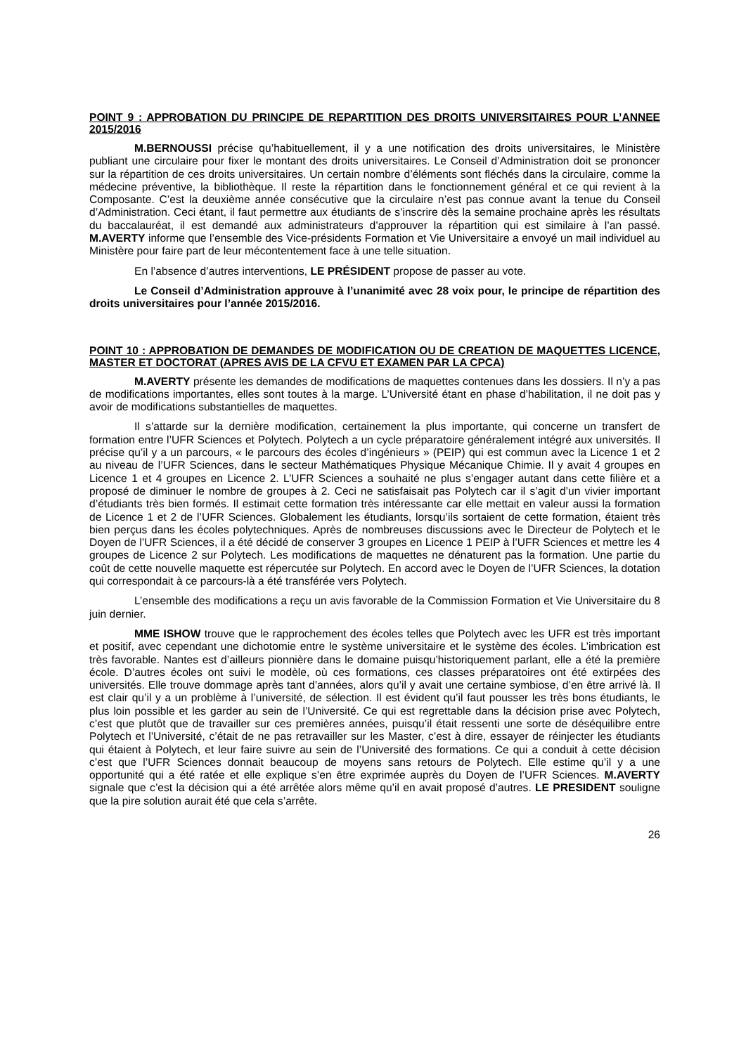POINT 9 : APPROBATION DU PRINCIPE DE REPARTITION DES DROITS UNIVERSITAIRES POUR L’ANNEE 2015/2016
M.BERNOUSSI précise qu’habituellement, il y a une notification des droits universitaires, le Ministère publiant une circulaire pour fixer le montant des droits universitaires. Le Conseil d’Administration doit se prononcer sur la répartition de ces droits universitaires. Un certain nombre d’éléments sont fléchés dans la circulaire, comme la médecine préventive, la bibliothèque. Il reste la répartition dans le fonctionnement général et ce qui revient à la Composante. C’est la deuxième année consécutive que la circulaire n’est pas connue avant la tenue du Conseil d’Administration. Ceci étant, il faut permettre aux étudiants de s’inscrire dès la semaine prochaine après les résultats du baccalauréat, il est demandé aux administrateurs d’approuver la répartition qui est similaire à l’an passé. M.AVERTY informe que l’ensemble des Vice-présidents Formation et Vie Universitaire a envoyé un mail individuel au Ministère pour faire part de leur mécontentement face à une telle situation.
En l’absence d’autres interventions, LE PRÉSIDENT propose de passer au vote.
Le Conseil d’Administration approuve à l’unanimité avec 28 voix pour, le principe de répartition des droits universitaires pour l’année 2015/2016.
POINT 10 : APPROBATION DE DEMANDES DE MODIFICATION OU DE CREATION DE MAQUETTES LICENCE, MASTER ET DOCTORAT (APRES AVIS DE LA CFVU ET EXAMEN PAR LA CPCA)
M.AVERTY présente les demandes de modifications de maquettes contenues dans les dossiers. Il n’y a pas de modifications importantes, elles sont toutes à la marge. L’Université étant en phase d’habilitation, il ne doit pas y avoir de modifications substantielles de maquettes.
Il s’attarde sur la dernière modification, certainement la plus importante, qui concerne un transfert de formation entre l’UFR Sciences et Polytech. Polytech a un cycle préparatoire généralement intégré aux universités. Il précise qu’il y a un parcours, « le parcours des écoles d’ingénieurs » (PEIP) qui est commun avec la Licence 1 et 2 au niveau de l’UFR Sciences, dans le secteur Mathématiques Physique Mécanique Chimie. Il y avait 4 groupes en Licence 1 et 4 groupes en Licence 2. L’UFR Sciences a souhaité ne plus s’engager autant dans cette filière et a proposé de diminuer le nombre de groupes à 2. Ceci ne satisfaisait pas Polytech car il s’agit d’un vivier important d’étudiants très bien formés. Il estimait cette formation très intéressante car elle mettait en valeur aussi la formation de Licence 1 et 2 de l’UFR Sciences. Globalement les étudiants, lorsqu’ils sortaient de cette formation, étaient très bien perçus dans les écoles polytechniques. Après de nombreuses discussions avec le Directeur de Polytech et le Doyen de l’UFR Sciences, il a été décidé de conserver 3 groupes en Licence 1 PEIP à l’UFR Sciences et mettre les 4 groupes de Licence 2 sur Polytech. Les modifications de maquettes ne dénaturent pas la formation. Une partie du coût de cette nouvelle maquette est répercutée sur Polytech. En accord avec le Doyen de l’UFR Sciences, la dotation qui correspondait à ce parcours-là a été transférée vers Polytech.
L’ensemble des modifications a reçu un avis favorable de la Commission Formation et Vie Universitaire du 8 juin dernier.
MME ISHOW trouve que le rapprochement des écoles telles que Polytech avec les UFR est très important et positif, avec cependant une dichotomie entre le système universitaire et le système des écoles. L’imbrication est très favorable. Nantes est d’ailleurs pionnière dans le domaine puisqu’historiquement parlant, elle a été la première école. D’autres écoles ont suivi le modèle, où ces formations, ces classes préparatoires ont été extirpées des universités. Elle trouve dommage après tant d’années, alors qu’il y avait une certaine symbiose, d’en être arrivé là. Il est clair qu’il y a un problème à l’université, de sélection. Il est évident qu’il faut pousser les très bons étudiants, le plus loin possible et les garder au sein de l’Université. Ce qui est regrettable dans la décision prise avec Polytech, c’est que plutôt que de travailler sur ces premières années, puisqu’il était ressenti une sorte de déséquilibre entre Polytech et l’Université, c’était de ne pas retravailler sur les Master, c’est à dire, essayer de réinjecter les étudiants qui étaient à Polytech, et leur faire suivre au sein de l’Université des formations. Ce qui a conduit à cette décision c’est que l’UFR Sciences donnait beaucoup de moyens sans retours de Polytech. Elle estime qu’il y a une opportunité qui a été ratée et elle explique s’en être exprimée auprès du Doyen de l’UFR Sciences. M.AVERTY signale que c’est la décision qui a été arrêtée alors même qu’il en avait proposé d’autres. LE PRESIDENT souligne que la pire solution aurait été que cela s’arrête.
26